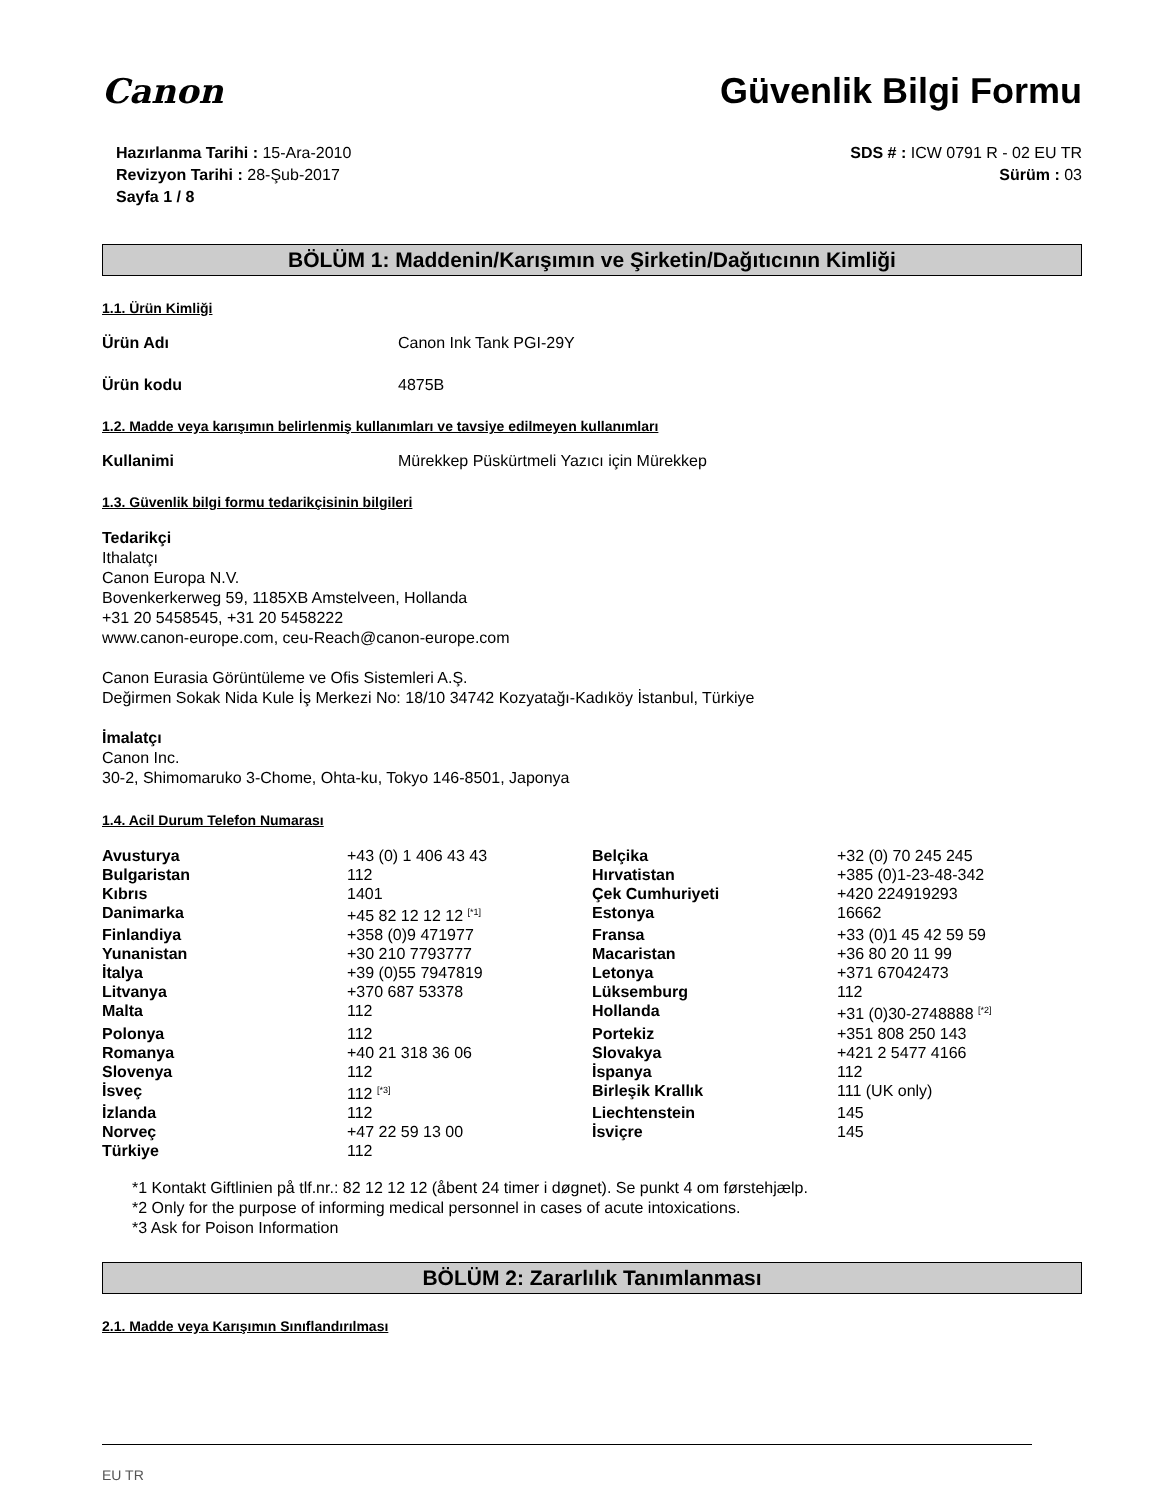Canon Güvenlik Bilgi Formu
Hazırlanma Tarihi : 15-Ara-2010
Revizyon Tarihi : 28-Şub-2017
Sayfa 1 / 8
SDS # : ICW 0791 R - 02 EU TR
Sürüm : 03
BÖLÜM 1: Maddenin/Karışımın ve Şirketin/Dağıtıcının Kimliği
1.1. Ürün Kimliği
Ürün Adı Canon Ink Tank PGI-29Y
Ürün kodu 4875B
1.2. Madde veya karışımın belirlenmiş kullanımları ve tavsiye edilmeyen kullanımları
Kullanimi Mürekkep Püskürtmeli Yazıcı için Mürekkep
1.3. Güvenlik bilgi formu tedarikçisinin bilgileri
Tedarikçi
Ithalatçı
Canon Europa N.V.
Bovenkerkerweg 59, 1185XB Amstelveen, Hollanda
+31 20 5458545, +31 20 5458222
www.canon-europe.com, ceu-Reach@canon-europe.com
Canon Eurasia Görüntüleme ve Ofis Sistemleri A.Ş.
Değirmen Sokak Nida Kule İş Merkezi No: 18/10 34742 Kozyatağı-Kadıköy İstanbul, Türkiye
İmalatçı
Canon Inc.
30-2, Shimomaruko 3-Chome, Ohta-ku, Tokyo 146-8501, Japonya
1.4. Acil Durum Telefon Numarası
| Avusturya | +43 (0) 1 406 43 43 | Belçika | +32 (0) 70 245 245 |
| Bulgaristan | 112 | Hırvatistan | +385 (0)1-23-48-342 |
| Kıbrıs | 1401 | Çek Cumhuriyeti | +420 224919293 |
| Danimarka | +45 82 12 12 12 <sup>[*1]</sup> | Estonya | 16662 |
| Finlandiya | +358 (0)9 471977 | Fransa | +33 (0)1 45 42 59 59 |
| Yunanistan | +30 210 7793777 | Macaristan | +36 80 20 11 99 |
| İtalya | +39 (0)55 7947819 | Letonya | +371 67042473 |
| Litvanya | +370 687 53378 | Lüksemburg | 112 |
| Malta | 112 | Hollanda | +31 (0)30-2748888 <sup>[*2]</sup> |
| Polonya | 112 | Portekiz | +351 808 250 143 |
| Romanya | +40 21 318 36 06 | Slovakya | +421 2 5477 4166 |
| Slovenya | 112 | İspanya | 112 |
| İsveç | 112 <sup>[*3]</sup> | Birleşik Krallık | 111 (UK only) |
| İzlanda | 112 | Liechtenstein | 145 |
| Norveç | +47 22 59 13 00 | İsviçre | 145 |
| Türkiye | 112 | | |
*1 Kontakt Giftlinien på tlf.nr.: 82 12 12 12 (åbent 24 timer i døgnet). Se punkt 4 om førstehjælp.
*2 Only for the purpose of informing medical personnel in cases of acute intoxications.
*3 Ask for Poison Information
BÖLÜM 2: Zararlılık Tanımlanması
2.1. Madde veya Karışımın Sınıflandırılması
EU TR